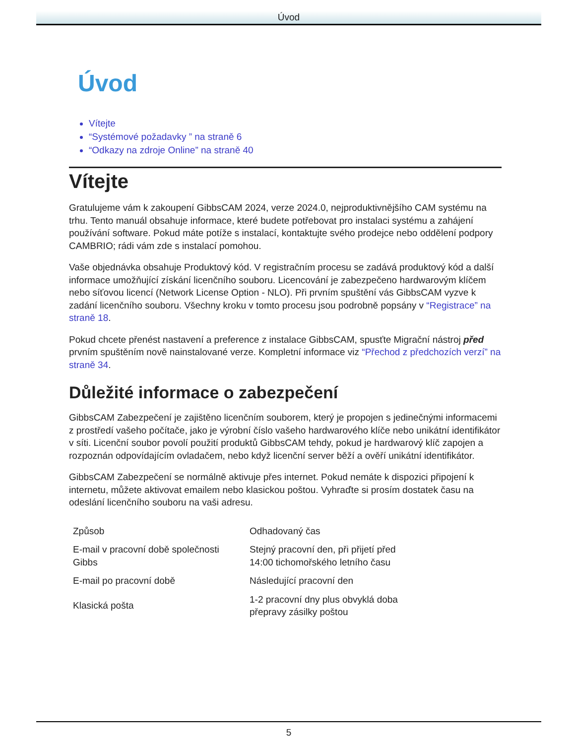Úvod
Úvod
Vítejte
“Systémové požadavky ” na straně 6
“Odkazy na zdroje Online” na straně 40
Vítejte
Gratulujeme vám k zakoupení GibbsCAM 2024, verze 2024.0, nejproduktivnějšího CAM systému na trhu. Tento manuál obsahuje informace, které budete potřebovat pro instalaci systému a zahájení používání software. Pokud máte potíže s instalací, kontaktujte svého prodejce nebo oddělení podpory CAMBRIO; rádi vám zde s instalací pomohou.
Vaše objednávka obsahuje Produktový kód. V registračním procesu se zadává produktový kód a další informace umožňující získání licenčního souboru. Licencování je zabezpečeno hardwarovým klíčem nebo síťovou licencí (Network License Option - NLO). Při prvním spuštění vás GibbsCAM vyzve k zadání licenčního souboru. Všechny kroku v tomto procesu jsou podrobně popsány v “Registrace” na straně 18.
Pokud chcete přenést nastavení a preference z instalace GibbsCAM, spusťte Migrační nástroj před prvním spuštěním nově nainstalované verze. Kompletní informace viz “Přechod z předchozích verzí” na straně 34.
Důležité informace o zabezpečení
GibbsCAM Zabezpečení je zajištěno licenčním souborem, který je propojen s jedinečnými informacemi z prostředí vašeho počítače, jako je výrobní číslo vašeho hardwarového klíče nebo unikátní identifikátor v síti. Licenční soubor povolí použití produktů GibbsCAM tehdy, pokud je hardwarový klíč zapojen a rozpoznán odpovídajícím ovladačem, nebo když licenční server běží a ověří unikátní identifikátor.
GibbsCAM Zabezpečení se normálně aktivuje přes internet. Pokud nemáte k dispozici připojení k internetu, můžete aktivovat emailem nebo klasickou poštou. Vyhraďte si prosím dostatek času na odeslání licenčního souboru na vaši adresu.
| Způsob | Odhadovaný čas |
| E-mail v pracovní době společnosti Gibbs | Stejný pracovní den, při přijetí před 14:00 tichomořského letního času |
| E-mail po pracovní době | Následující pracovní den |
| Klasická pošta | 1-2 pracovní dny plus obvyklá doba přepravy zásilky poštou |
5